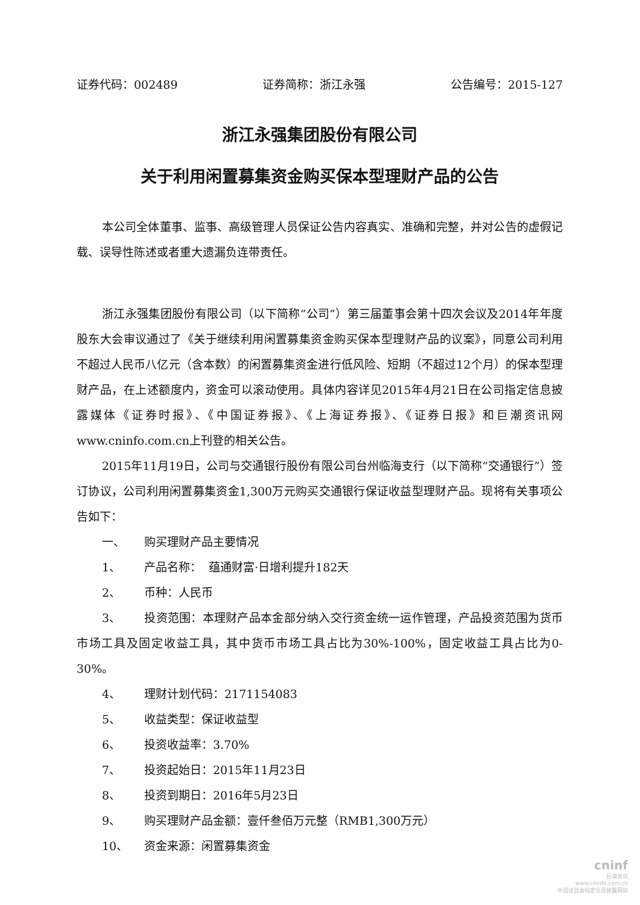证券代码：002489 证券简称：浙江永强 公告编号：2015-127
浙江永强集团股份有限公司
关于利用闲置募集资金购买保本型理财产品的公告
本公司全体董事、监事、高级管理人员保证公告内容真实、准确和完整，并对公告的虚假记载、误导性陈述或者重大遗漏负连带责任。
浙江永强集团股份有限公司（以下简称“公司”）第三届董事会第十四次会议及2014年年度股东大会审议通过了《关于继续利用闲置募集资金购买保本型理财产品的议案》，同意公司利用不超过人民币八亿元（含本数）的闲置募集资金进行低风险、短期（不超过12个月）的保本型理财产品，在上述额度内，资金可以滚动使用。具体内容详见2015年4月21日在公司指定信息披露媒体《证券时报》、《中国证券报》、《上海证券报》、《证券日报》和巨潮资讯网www.cninfo.com.cn上刊登的相关公告。
2015年11月19日，公司与交通银行股份有限公司台州临海支行（以下简称“交通银行”）签订协议，公司利用闲置募集资金1,300万元购买交通银行保证收益型理财产品。现将有关事项公告如下：
一、 购买理财产品主要情况
1、 产品名称： 蕴通财富·日增利提升182天
2、 币种：人民币
3、 投资范围：本理财产品本金部分纳入交行资金统一运作管理，产品投资范围为货币市场工具及固定收益工具，其中货币市场工具占比为30%-100%，固定收益工具占比为0-30%。
4、 理财计划代码：2171154083
5、 收益类型：保证收益型
6、 投资收益率：3.70%
7、 投资起始日：2015年11月23日
8、 投资到期日：2016年5月23日
9、 购买理财产品金额：壹仟叁佰万元整（RMB1,300万元）
10、 资金来源：闲置募集资金
cninf
巨潮资讯
www.cninfo.com.cn
中国证监会指定信息披露网站